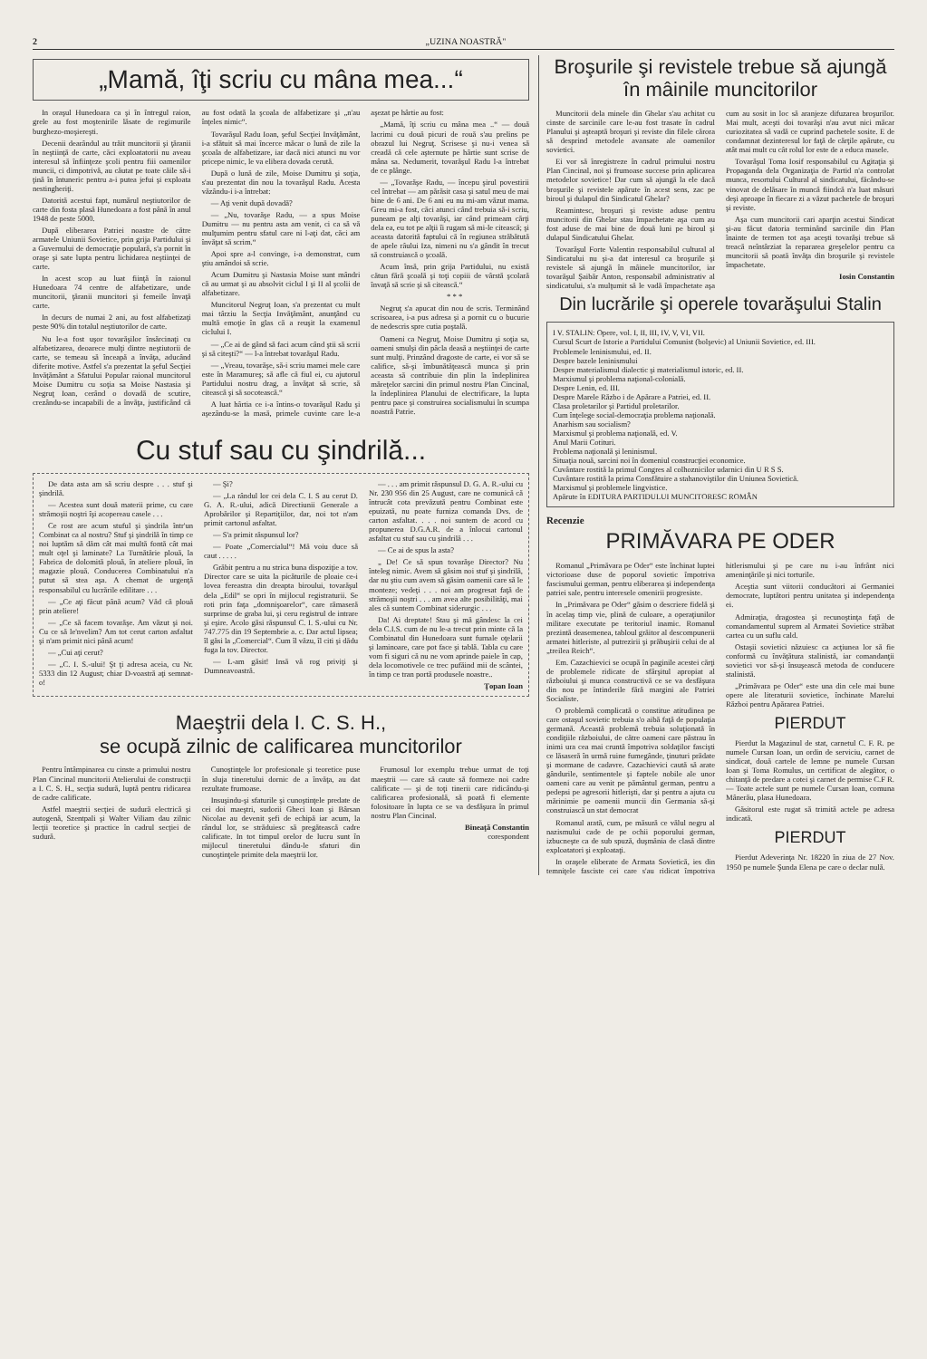2 „UZINA NOASTRĂ"
„Mamă, îţi scriu cu mâna mea...“
In oraşul Hunedoara ca şi în întregul raion, grele au fost moştenirile lăsate de regimurile burghezo-moşiereşti.
Decenii dearândul au trăit muncitorii şi ţăranii în neştiinţă de carte, căci exploatatorii nu aveau interesul să înfiinţeze şcoli pentru fiii oamenilor muncii, ci dimpotrivă, au căutat pe toate căile să-i ţină în întuneric pentru a-i putea jefui şi exploata nestingheriţi.
Datorită acestui fapt, numărul neştiutorilor de carte din fosta plasă Hunedoara a fost până în anul 1948 de peste 5000.
După eliberarea Patriei noastre de către armatele Uniunii Sovietice, prin grija Partidului şi a Guvernului de democraţie populară, s'a pornit în oraşe şi sate lupta pentru lichidarea neştiinţei de carte.
In acest scop au luat fiinţă în raionul Hunedoara 74 centre de alfabetizare, unde muncitorii, ţăranii muncitori şi femeile învaţă carte.
In decurs de numai 2 ani, au fost alfabetizaţi peste 90% din totalul neştiutorilor de carte.
Nu le-a fost uşor tovarăşilor însărcinaţi cu alfabetizarea, deoarece mulţi dintre neştiutorii de carte, se temeau să înceapă a învăţa, aducând diferite motive. Astfel s'a prezentat la şeful Secţiei Invăţământ a Sfatului Popular raional muncitorul Moise Dumitru cu soţia sa Moise Nastasia şi Negruţ Ioan, cerând o dovadă de scutire, crezându-se incapabili de a învăţa, justificând că au fost odată la şcoala de alfabetizare şi „n'au înţeles nimic“.
Tovarăşul Radu Ioan, şeful Secţiei Invăţământ, i-a sfătuit să mai încerce măcar o lună de zile la şcoala de alfabetizare, iar dacă nici atunci nu vor pricepe nimic, le va elibera dovada cerută.
După o lună de zile, Moise Dumitru şi soţia, s'au prezentat din nou la tovarăşul Radu. Acesta văzându-i i-a întrebat:
— Aţi venit după dovadă?
— „Nu, tovarăşe Radu, — a spus Moise Dumitru — nu pentru asta am venit, ci ca să vă mulţumim pentru sfatul care ni l-aţi dat, căci am învăţat să scrim.“
Apoi spre a-l convinge, i-a demonstrat, cum ştiu amândoi să scrie.
Acum Dumitru şi Nastasia Moise sunt mândri că au urmat şi au absolvit ciclul I şi II al şcolii de alfabetizare.
Muncitorul Negruţ Ioan, s'a prezentat cu mult mai târziu la Secţia Invăţământ, anunţând cu multă emoţie în glas că a reuşit la examenul ciclului I.
— „Ce ai de gând să faci acum când ştii să scrii şi să citeşti?“ — l-a întrebat tovarăşul Radu.
— „Vreau, tovarăşe, să-i scriu mamei mele care este în Maramureş; să afle că fiul ei, cu ajutorul Partidului nostru drag, a învăţat să scrie, să citească şi să socotească.“
A luat hârtia ce i-a întins-o tovarăşul Radu şi aşezându-se la masă, primele cuvinte care le-a aşezat pe hârtie au fost:
„Mamă, îţi scriu cu mâna mea ..“ — două lacrimi cu două picuri de rouă s'au prelins pe obrazul lui Negruţ. Scrisese şi nu-i venea să creadă că cele aşternute pe hârtie sunt scrise de mâna sa. Nedumerit, tovarăşul Radu l-a întrebat de ce plânge.
— „Tovarăşe Radu, — începu şirul povestirii cel întrebat — am părăsit casa şi satul meu de mai bine de 6 ani. De 6 ani eu nu mi-am văzut mama. Greu mi-a fost, căci atunci când trebuia să-i scriu, puneam pe alţi tovarăşi, iar când primeam cărţi dela ea, eu tot pe alţii îi rugam să mi-le citească; şi aceasta datorită faptului că în regiunea străbătută de apele râului Iza, nimeni nu s'a gândit în trecut să construiască o şcoală.
Acum însă, prin grija Partidului, nu există cătun fără şcoală şi toţi copiii de vârstă şcolară învaţă să scrie şi să citească.“
* * *
Negruţ s'a apucat din nou de scris. Terminând scrisoarea, i-a pus adresa şi a pornit cu o bucurie de nedescris spre cutia poştală.
Oameni ca Negruţ, Moise Dumitru şi soţia sa, oameni smulşi din pâcla deasă a neştiinţei de carte sunt mulţi. Prinzând dragoste de carte, ei vor să se califice, să-şi îmbunătăţească munca şi prin aceasta să contribuie din plin la îndeplinirea măreţelor sarcini din primul nostru Plan Cincinal, la îndeplinirea Planului de electrificare, la lupta pentru pace şi construirea socialismului în scumpa noastră Patrie.
Cu stuf sau cu şindrilă...
De data asta am să scriu despre . . . stuf şi şindrilă.
— Acestea sunt două materii prime, cu care strămoşii noştri îşi acopereau casele . . .
Ce rost are acum stuful şi şindrila într'un Combinat ca al nostru? Stuf şi şindrilă în timp ce noi luptăm să dăm cât mai multă fontă cât mai mult oţel şi laminate? La Turnătărie plouă, la Fabrica de dolomită plouă, în ateliere plouă, în magazie plouă. Conducerea Combinatului n'a putut să stea aşa. A chemat de urgenţă responsabilul cu lucrările edilitare . . .
— „Ce aţi făcut până acum? Văd că plouă prin ateliere!
— „Ce să facem tovarăşe. Am văzut şi noi. Cu ce să le'nvelim? Am tot cerut carton asfaltat şi n'am primit nici până acum!
— „Cui aţi cerut?
— „C. I. S.-ului! Şt ţi adresa aceia, cu Nr. 5333 din 12 August; chiar D-voastră aţi semnat-o!
— Şi?
— „La rândul lor cei dela C. I. S au cerut D. G. A. R.-ului, adică Directiunii Generale a Aprobărilor şi Repartiţiilor, dar, noi tot n'am primit cartonul asfaltat.
— S'a primit răspunsul lor?
— Poate „Comercialul“! Mă voiu duce să caut . . . . .
Grăbit pentru a nu strica buna dispoziţie a tov. Director care se uita la picăturile de ploaie ce-i lovea fereastra din dreapta biroului, tovarăşul dela „Edil“ se opri în mijlocul registraturii. Se roti prin faţa „domnişoarelor“, care rămaseră surprinse de graba lui, şi ceru registrul de intrare şi eşire. Acolo găsi răspunsul C. I. S.-ului cu Nr. 747.775 din 19 Septembrie a. c. Dar actul lipsea; îl găsi la „Comercial“. Cum îl văzu, îl citi şi dădu fuga la tov. Director.
— L-am găsit! Insă vă rog priviţi şi Dumneavoastră.
— . . . am primit răspunsul D. G. A. R.-ului cu Nr. 230 956 din 25 August, care ne comunică că întrucât cota prevăzută pentru Combinat este epuizată, nu poate furniza comanda Dvs. de carton asfaltat. . . . noi suntem de acord cu propunerea D.G.A.R. de a înlocui cartonul asfaltat cu stuf sau cu şindrilă . . .
— Ce ai de spus la asta?
„ De! Ce să spun tovarăşe Director? Nu înteleg nimic. Avem să găsim noi stuf şi şindrilă, dar nu ştiu cum avem să găsim oamenii care să le monteze; vedeţi . . . noi am progresat faţă de strămoşii noştri . . . am avea alte posibilităţi, mai ales că suntem Combinat siderurgic . . .
Da! Ai dreptate! Stau şi mă gândesc la cei dela C.I.S. cum de nu le-a trecut prin minte că la Combinatul din Hunedoara sunt furnale oţelarii şi laminoare, care pot face şi tablă. Tabla cu care vom fi siguri că nu ne vom aprinde paiele în cap, dela locomotivele ce trec pufăind mii de scântei, în timp ce tran portă produsele noastre..
Ţopan Ioan
Maeştrii dela I. C. S. H.,
se ocupă zilnic de calificarea muncitorilor
Pentru întâmpinarea cu cinste a primului nostru Plan Cincinal muncitorii Atelierului de construcţii a I. C. S. H., secţia sudură, luptă pentru ridicarea de cadre calificate.
Astfel maeştrii secţiei de sudură electrică şi autogenă, Szentpali şi Walter Viliam dau zilnic lecţii teoretice şi practice în cadrul secţiei de sudură.
Cunoştinţele lor profesionale şi teoretice puse în sluja tineretului dornic de a învăţa, au dat rezultate frumoase.
Insuşindu-şi sfaturile şi cunoştinţele predate de cei doi maeştri, sudorii Gheci Ioan şi Bârsan Nicolae au devenit şefi de echipă iar acum, la rândul lor, se străduiesc să pregătească cadre calificate. In tot timpul orelor de lucru sunt în mijlocul tineretului dându-le sfaturi din cunoştinţele primite dela maeştrii lor.
Frumosul lor exemplu trebue urmat de toţi maeştrii — care să caute să formeze noi cadre calificate — şi de toţi tinerii care ridicându-şi calificarea profesională, să poată fi elemente folositoare în lupta ce se va desfăşura în primul nostru Plan Cincinal.
Bineaţă Constantin
corespondent
Broşurile şi revistele trebue să ajungă în mâinile muncitorilor
Muncitorii dela minele din Ghelar s'au achitat cu cinste de sarcinile care le-au fost trasate în cadrul Planului şi aşteaptă broşuri şi reviste din filele cărora să desprind metodele avansate ale oamenilor sovietici.
Ei vor să înregistreze în cadrul primului nostru Plan Cincinal, noi şi frumoase succese prin aplicarea metodelor sovietice! Dar cum să ajungă la ele dacă broşurile şi revistele apărute în acest sens, zac pe biroul şi dulapul din Sindicatul Ghelar?
Reamintesc, broşuri şi reviste aduse pentru muncitorii din Ghelar stau împachetate aşa cum au fost aduse de mai bine de două luni pe biroul şi dulapul Sindicatului Ghelar.
Tovarăşul Forte Valentin responsabilul cultural al Sindicatului nu şi-a dat interesul ca broşurile şi revistele să ajungă în mâinele muncitorilor, iar tovarăşul Şaibăr Anton, responsabil administrativ al sindicatului, s'a mulţumit să le vadă împachetate aşa cum au sosit in loc să aranjeze difuzarea broşurilor. Mai mult, aceşti doi tovarăşi n'au avut nici măcar curiozitatea să vadă ce cuprind pachetele sosite. E de condamnat dezinteresul lor faţă de cărţile apărute, cu atât mai mult cu cât rolul lor este de a educa masele.
Tovarăşul Toma Iosif responsabilul cu Agitaţia şi Propaganda dela Organizaţia de Partid n'a controlat munca, resortului Cultural al sindicatului, făcându-se vinovat de delăsare în muncă fiindcă n'a luat măsuri deşi aproape în fiecare zi a văzut pachetele de broşuri şi reviste.
Aşa cum muncitorii cari aparţin acestui Sindicat şi-au făcut datoria terminând sarcinile din Plan înainte de termen tot aşa aceşti tovarăşi trebue să treacă neîntârziat la repararea greşelelor pentru ca muncitorii să poată învăţa din broşurile şi revistele împachetate.
Iosin Constantin
Din lucrările şi operele tovarăşului Stalin
I V. STALIN: Opere, vol. I, II, III, IV, V, VI, VII.
Cursul Scurt de Istorie a Partidului Comunist (bolşevic) al Uniunii Sovietice, ed. III.
Problemele leninismului, ed. II.
Despre bazele leninismului
Despre materialismul dialectic şi materialismul istoric, ed. II.
Marxismul şi problema naţional-colonială.
Despre Lenin, ed. III.
Despre Marele Războ i de Apărare a Patriei, ed. II.
Clasa proletarilor şi Partidul proletarilor.
Cum înţelege social-democraţia problema naţională.
Anarhism sau socialism?
Marxismul şi problema naţională, ed. V.
Anul Marii Cotituri.
Problema naţională şi leninismul.
Situaţia nouă, sarcini noi în domeniul construcţiei economice.
Cuvântare rostită la primul Congres al colhoznicilor udarnici din U R S S.
Cuvântare rostită la prima Consfătuire a stahanoviştilor din Uniunea Sovietică.
Marxismul şi problemele lingvistice.
Apărute în EDITURA PARTIDULUI MUNCITORESC ROMÂN
Recenzie
PRIMĂVARA PE ODER
Romanul „Primăvara pe Oder“ este închinat luptei victorioase duse de poporul sovietic împotriva fascismului german, pentru eliberarea şi independenţa patriei sale, pentru interesele omenirii progresiste.
In „Primăvara pe Oder“ găsim o descriere fidelă şi în acelaş timp vie, plină de culoare, a operaţiunilor militare executate pe teritoriul inamic. Romanul prezintă deasemenea, tabloul grăitor al descompunerii armatei hitleriste, al putrezirii şi prăbuşirii celui de al „treilea Reich“.
Em. Cazachievici se ocupă în paginile acestei cărţi de problemele ridicate de sfârşitul apropiat al războiului şi munca constructivă ce se va desfăşura din nou pe întinderile fără margini ale Patriei Socialiste.
O problemă complicată o constitue atitudinea pe care ostaşul sovietic trebuia s'o aibă faţă de populaţia germană. Această problemă trebuia soluţionată în condiţiile războiului, de către oameni care păstrau în inimi ura cea mai cruntă împotriva soldaţilor fascişti ce lăsaseră în urmă ruine fumegânde, ţinuturi prădate şi mormane de cadavre. Cazachievici caută să arate gândurile, sentimentele şi faptele nobile ale unor oameni care au venit pe pământul german, pentru a pedepsi pe agresorii hitlerişti, dar şi pentru a ajuta cu mărinimie pe oamenii muncii din Germania să-şi construiască un stat democrat
Romanul arată, cum, pe măsură ce vălul negru al nazismului cade de pe ochii poporului german, izbucneşte ca de sub spuză, duşmănia de clasă dintre exploatatori şi exploataţi.
In oraşele eliberate de Armata Sovietică, ies din temniţele fasciste cei care s'au ridicat împotriva hitlerismului şi pe care nu i-au înfrânt nici ameninţările şi nici torturile.
Aceştia sunt viitorii conducători ai Germaniei democrate, luptători pentru unitatea şi independenţa ei.
Admiraţia, dragostea şi recunoştinţa faţă de comandamentul suprem al Armatei Sovietice străbat cartea cu un suflu cald.
Ostaşii sovietici năzuiesc ca acţiunea lor să fie conformă cu învăţătura stalinistă, iar comandanţii sovietici vor să-şi însuşească metoda de conducere stalinistă.
„Primăvara pe Oder“ este una din cele mai bune opere ale literaturii sovietice, închinate Marelui Război pentru Apărarea Patriei.
PIERDUT
Pierdut la Magazinul de stat, carnetul C. F. R. pe numele Cursan Ioan, un ordin de serviciu, carnet de sindicat, două cartele de lemne pe numele Cursan Ioan şi Toma Romulus, un certificat de alegător, o chitanţă de predare a cotei şi carnet de permise C.F R. — Toate actele sunt pe numele Cursan Ioan, comuna Mânerău, plasa Hunedoara.
Găsitorul este rugat să trimită actele pe adresa indicată.
PIERDUT
Pierdut Adeverinţa Nr. 18220 în ziua de 27 Nov. 1950 pe numele Şunda Elena pe care o declar nulă.